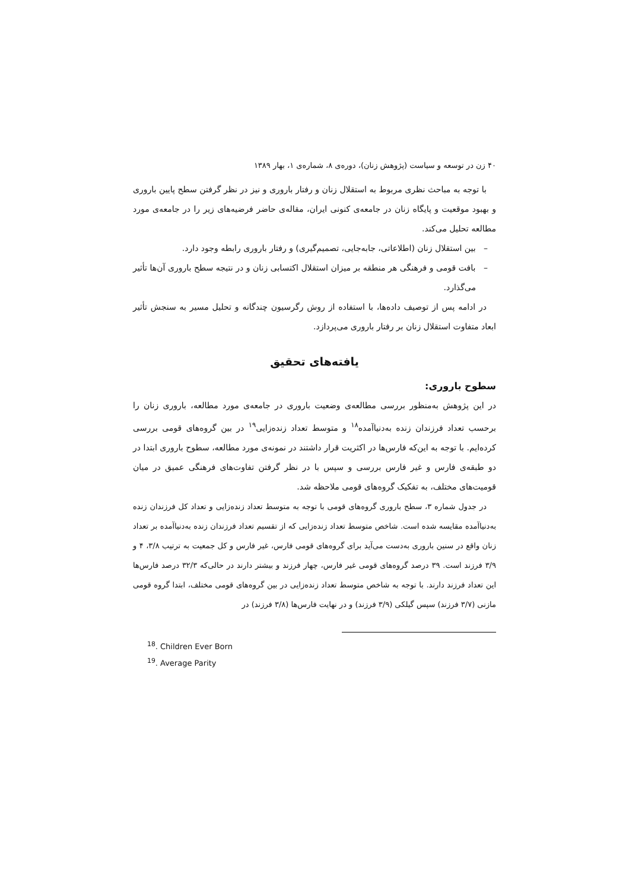۴۰ زن در توسعه و سیاست (پژوهش زنان)، دوره‌ی ۸، شماره‌ی ۱، بهار ۱۳۸۹
با توجه به مباحث نظری مربوط به استقلال زنان و رفتار باروری و نیز در نظر گرفتن سطح پایین باروری و بهبود موقعیت و پایگاه زنان در جامعه‌ی کنونی ایران، مقاله‌ی حاضر فرضیه‌های زیر را در جامعه‌ی مورد مطالعه تحلیل می‌کند.
– بین استقلال زنان (اطلاعاتی، جابه‌جایی، تصمیم‌گیری) و رفتار باروری رابطه وجود دارد.
– بافت قومی و فرهنگی هر منطقه بر میزان استقلال اکتسابی زنان و در نتیجه سطح باروری آن‌ها تأثیر می‌گذارد.
در ادامه پس از توصیف داده‌ها، با استفاده از روش رگرسیون چندگانه و تحلیل مسیر به سنجش تأثیر ابعاد متفاوت استقلال زنان بر رفتار باروری می‌پردازد.
یافته‌های تحقیق
سطوح باروری:
در این پژوهش به‌منظور بررسی مطالعه‌ی وضعیت باروری در جامعه‌ی مورد مطالعه، باروری زنان را برحسب تعداد فرزندان زنده به‌دنیاآمده<sup>۱۸</sup> و متوسط تعداد زنده‌زایی<sup>۱۹</sup> در بین گروه‌های قومی بررسی کرده‌ایم. با توجه به این‌که فارس‌ها در اکثریت قرار داشتند در نمونه‌ی مورد مطالعه، سطوح باروری ابتدا در دو طبقه‌ی فارس و غیر فارس بررسی و سپس با در نظر گرفتن تفاوت‌های فرهنگی عمیق در میان قومیت‌های مختلف، به تفکیک گروه‌های قومی ملاحظه شد.
در جدول شماره ۳، سطح باروری گروه‌های قومی با توجه به متوسط تعداد زنده‌زایی و تعداد کل فرزندان زنده به‌دنیاآمده مقایسه شده است. شاخص متوسط تعداد زنده‌زایی که از تقسیم تعداد فرزندان زنده به‌دنیاآمده بر تعداد زنان واقع در سنین باروری به‌دست می‌آید برای گروه‌های قومی فارس، غیر فارس و کل جمعیت به ترتیب ۳/۸، ۴ و ۳/۹ فرزند است. ۳۹ درصد گروه‌های قومی غیر فارس، چهار فرزند و بیشتر دارند در حالی‌که ۳۲/۳ درصد فارس‌ها این تعداد فرزند دارند. با توجه به شاخص متوسط تعداد زنده‌زایی در بین گروه‌های قومی مختلف، ابتدا گروه قومی مازنی (۳/۷ فرزند) سپس گیلکی (۳/۹ فرزند) و در نهایت فارس‌ها (۳/۸ فرزند) در
<sup>18</sup>. Children Ever Born
<sup>19</sup>. Average Parity